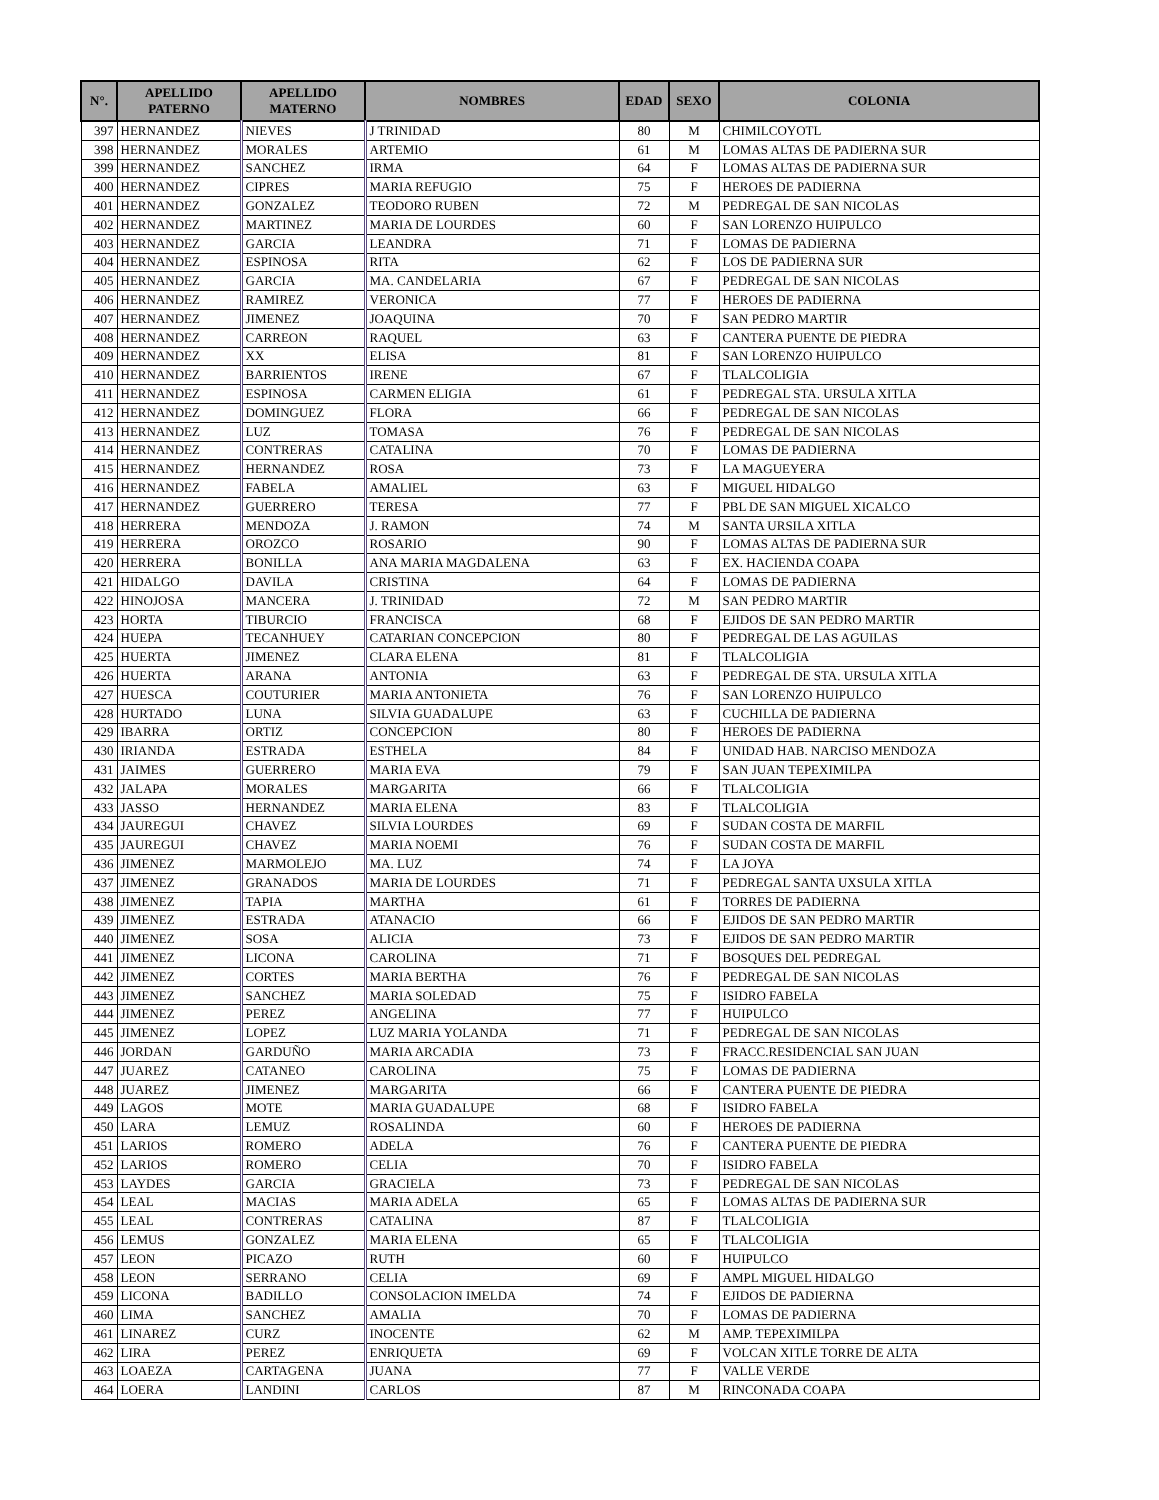| N°. | APELLIDO PATERNO | APELLIDO MATERNO | NOMBRES | EDAD | SEXO | COLONIA |
| --- | --- | --- | --- | --- | --- | --- |
| 397 | HERNANDEZ | NIEVES | J TRINIDAD | 80 | M | CHIMILCOYOTL |
| 398 | HERNANDEZ | MORALES | ARTEMIO | 61 | M | LOMAS ALTAS DE PADIERNA SUR |
| 399 | HERNANDEZ | SANCHEZ | IRMA | 64 | F | LOMAS ALTAS DE PADIERNA SUR |
| 400 | HERNANDEZ | CIPRES | MARIA REFUGIO | 75 | F | HEROES DE PADIERNA |
| 401 | HERNANDEZ | GONZALEZ | TEODORO RUBEN | 72 | M | PEDREGAL DE SAN NICOLAS |
| 402 | HERNANDEZ | MARTINEZ | MARIA DE LOURDES | 60 | F | SAN LORENZO HUIPULCO |
| 403 | HERNANDEZ | GARCIA | LEANDRA | 71 | F | LOMAS DE PADIERNA |
| 404 | HERNANDEZ | ESPINOSA | RITA | 62 | F | LOS DE PADIERNA SUR |
| 405 | HERNANDEZ | GARCIA | MA. CANDELARIA | 67 | F | PEDREGAL DE SAN NICOLAS |
| 406 | HERNANDEZ | RAMIREZ | VERONICA | 77 | F | HEROES DE PADIERNA |
| 407 | HERNANDEZ | JIMENEZ | JOAQUINA | 70 | F | SAN PEDRO MARTIR |
| 408 | HERNANDEZ | CARREON | RAQUEL | 63 | F | CANTERA PUENTE DE PIEDRA |
| 409 | HERNANDEZ | XX | ELISA | 81 | F | SAN LORENZO HUIPULCO |
| 410 | HERNANDEZ | BARRIENTOS | IRENE | 67 | F | TLALCOLIGIA |
| 411 | HERNANDEZ | ESPINOSA | CARMEN ELIGIA | 61 | F | PEDREGAL STA. URSULA XITLA |
| 412 | HERNANDEZ | DOMINGUEZ | FLORA | 66 | F | PEDREGAL DE SAN NICOLAS |
| 413 | HERNANDEZ | LUZ | TOMASA | 76 | F | PEDREGAL DE SAN NICOLAS |
| 414 | HERNANDEZ | CONTRERAS | CATALINA | 70 | F | LOMAS DE PADIERNA |
| 415 | HERNANDEZ | HERNANDEZ | ROSA | 73 | F | LA MAGUEYERA |
| 416 | HERNANDEZ | FABELA | AMALIEL | 63 | F | MIGUEL HIDALGO |
| 417 | HERNANDEZ | GUERRERO | TERESA | 77 | F | PBL DE SAN MIGUEL XICALCO |
| 418 | HERRERA | MENDOZA | J. RAMON | 74 | M | SANTA URSILA XITLA |
| 419 | HERRERA | OROZCO | ROSARIO | 90 | F | LOMAS ALTAS DE PADIERNA SUR |
| 420 | HERRERA | BONILLA | ANA MARIA MAGDALENA | 63 | F | EX. HACIENDA COAPA |
| 421 | HIDALGO | DAVILA | CRISTINA | 64 | F | LOMAS DE PADIERNA |
| 422 | HINOJOSA | MANCERA | J. TRINIDAD | 72 | M | SAN PEDRO MARTIR |
| 423 | HORTA | TIBURCIO | FRANCISCA | 68 | F | EJIDOS DE SAN PEDRO MARTIR |
| 424 | HUEPA | TECANHUEY | CATARIAN CONCEPCION | 80 | F | PEDREGAL DE LAS AGUILAS |
| 425 | HUERTA | JIMENEZ | CLARA ELENA | 81 | F | TLALCOLIGIA |
| 426 | HUERTA | ARANA | ANTONIA | 63 | F | PEDREGAL DE STA. URSULA XITLA |
| 427 | HUESCA | COUTURIER | MARIA ANTONIETA | 76 | F | SAN LORENZO HUIPULCO |
| 428 | HURTADO | LUNA | SILVIA GUADALUPE | 63 | F | CUCHILLA DE PADIERNA |
| 429 | IBARRA | ORTIZ | CONCEPCION | 80 | F | HEROES DE PADIERNA |
| 430 | IRIANDA | ESTRADA | ESTHELA | 84 | F | UNIDAD HAB. NARCISO MENDOZA |
| 431 | JAIMES | GUERRERO | MARIA EVA | 79 | F | SAN JUAN TEPEXIMILPA |
| 432 | JALAPA | MORALES | MARGARITA | 66 | F | TLALCOLIGIA |
| 433 | JASSO | HERNANDEZ | MARIA ELENA | 83 | F | TLALCOLIGIA |
| 434 | JAUREGUI | CHAVEZ | SILVIA LOURDES | 69 | F | SUDAN COSTA DE MARFIL |
| 435 | JAUREGUI | CHAVEZ | MARIA NOEMI | 76 | F | SUDAN COSTA DE MARFIL |
| 436 | JIMENEZ | MARMOLEJO | MA. LUZ | 74 | F | LA JOYA |
| 437 | JIMENEZ | GRANADOS | MARIA DE LOURDES | 71 | F | PEDREGAL SANTA UXSULA XITLA |
| 438 | JIMENEZ | TAPIA | MARTHA | 61 | F | TORRES DE PADIERNA |
| 439 | JIMENEZ | ESTRADA | ATANACIO | 66 | F | EJIDOS DE SAN PEDRO MARTIR |
| 440 | JIMENEZ | SOSA | ALICIA | 73 | F | EJIDOS DE SAN PEDRO MARTIR |
| 441 | JIMENEZ | LICONA | CAROLINA | 71 | F | BOSQUES DEL PEDREGAL |
| 442 | JIMENEZ | CORTES | MARIA BERTHA | 76 | F | PEDREGAL DE SAN NICOLAS |
| 443 | JIMENEZ | SANCHEZ | MARIA SOLEDAD | 75 | F | ISIDRO FABELA |
| 444 | JIMENEZ | PEREZ | ANGELINA | 77 | F | HUIPULCO |
| 445 | JIMENEZ | LOPEZ | LUZ MARIA YOLANDA | 71 | F | PEDREGAL DE SAN NICOLAS |
| 446 | JORDAN | GARDUÑO | MARIA ARCADIA | 73 | F | FRACC.RESIDENCIAL SAN JUAN |
| 447 | JUAREZ | CATANEO | CAROLINA | 75 | F | LOMAS DE PADIERNA |
| 448 | JUAREZ | JIMENEZ | MARGARITA | 66 | F | CANTERA PUENTE DE PIEDRA |
| 449 | LAGOS | MOTE | MARIA GUADALUPE | 68 | F | ISIDRO FABELA |
| 450 | LARA | LEMUZ | ROSALINDA | 60 | F | HEROES DE PADIERNA |
| 451 | LARIOS | ROMERO | ADELA | 76 | F | CANTERA PUENTE DE PIEDRA |
| 452 | LARIOS | ROMERO | CELIA | 70 | F | ISIDRO FABELA |
| 453 | LAYDES | GARCIA | GRACIELA | 73 | F | PEDREGAL DE SAN NICOLAS |
| 454 | LEAL | MACIAS | MARIA ADELA | 65 | F | LOMAS ALTAS DE PADIERNA SUR |
| 455 | LEAL | CONTRERAS | CATALINA | 87 | F | TLALCOLIGIA |
| 456 | LEMUS | GONZALEZ | MARIA ELENA | 65 | F | TLALCOLIGIA |
| 457 | LEON | PICAZO | RUTH | 60 | F | HUIPULCO |
| 458 | LEON | SERRANO | CELIA | 69 | F | AMPL MIGUEL HIDALGO |
| 459 | LICONA | BADILLO | CONSOLACION IMELDA | 74 | F | EJIDOS DE PADIERNA |
| 460 | LIMA | SANCHEZ | AMALIA | 70 | F | LOMAS DE PADIERNA |
| 461 | LINAREZ | CURZ | INOCENTE | 62 | M | AMP. TEPEXIMILPA |
| 462 | LIRA | PEREZ | ENRIQUETA | 69 | F | VOLCAN XITLE TORRE DE ALTA |
| 463 | LOAEZA | CARTAGENA | JUANA | 77 | F | VALLE VERDE |
| 464 | LOERA | LANDINI | CARLOS | 87 | M | RINCONADA COAPA |